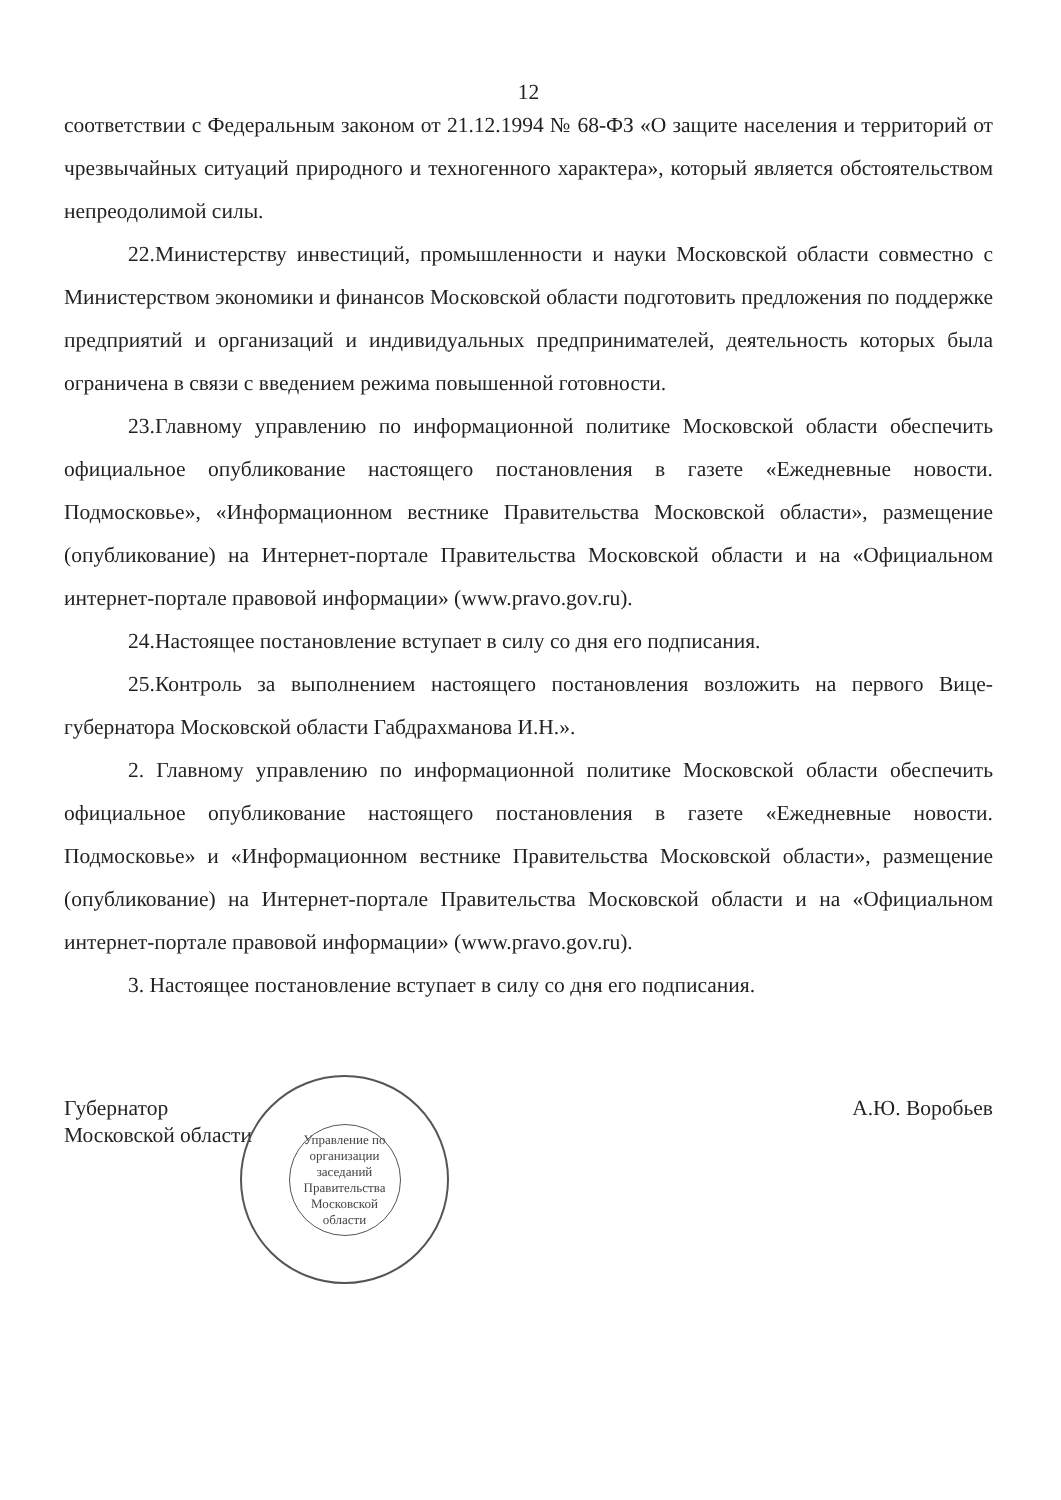12
соответствии с Федеральным законом от 21.12.1994 № 68-ФЗ «О защите населения и территорий от чрезвычайных ситуаций природного и техногенного характера», который является обстоятельством непреодолимой силы.
22.Министерству инвестиций, промышленности и науки Московской области совместно с Министерством экономики и финансов Московской области подготовить предложения по поддержке предприятий и организаций и индивидуальных предпринимателей, деятельность которых была ограничена в связи с введением режима повышенной готовности.
23.Главному управлению по информационной политике Московской области обеспечить официальное опубликование настоящего постановления в газете «Ежедневные новости. Подмосковье», «Информационном вестнике Правительства Московской области», размещение (опубликование) на Интернет-портале Правительства Московской области и на «Официальном интернет-портале правовой информации» (www.pravo.gov.ru).
24.Настоящее постановление вступает в силу со дня его подписания.
25.Контроль за выполнением настоящего постановления возложить на первого Вице-губернатора Московской области Габдрахманова И.Н.».
2. Главному управлению по информационной политике Московской области обеспечить официальное опубликование настоящего постановления в газете «Ежедневные новости. Подмосковье» и «Информационном вестнике Правительства Московской области», размещение (опубликование) на Интернет-портале Правительства Московской области и на «Официальном интернет-портале правовой информации» (www.pravo.gov.ru).
3. Настоящее постановление вступает в силу со дня его подписания.
Губернатор
Московской области
А.Ю. Воробьев
Управление по организации заседаний Правительства Московской области